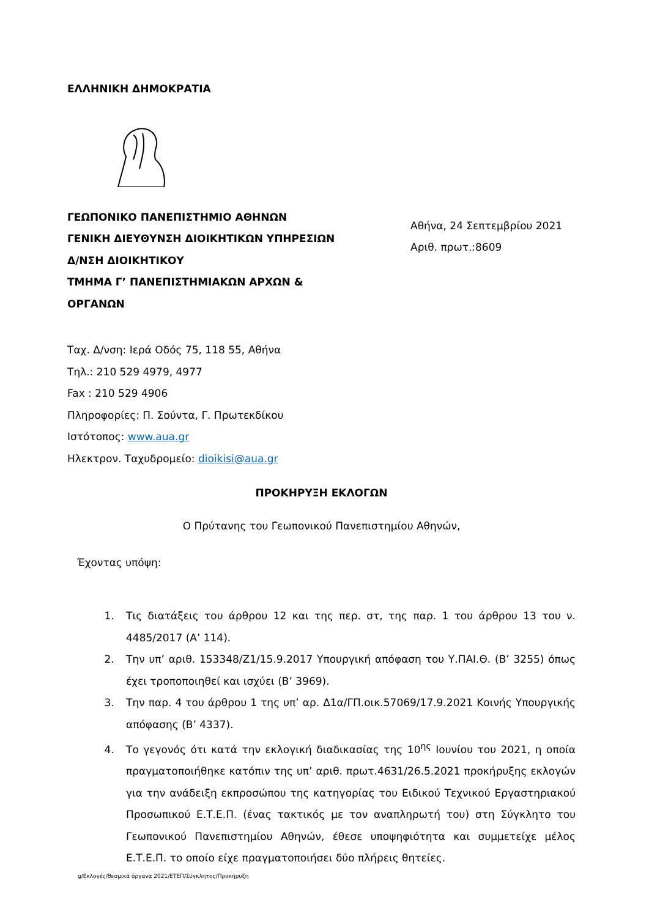ΕΛΛΗΝΙΚΗ ΔΗΜΟΚΡΑΤΙΑ
ΓΕΩΠΟΝΙΚΟ ΠΑΝΕΠΙΣΤΗΜΙΟ ΑΘΗΝΩΝ
ΓΕΝΙΚΗ ΔΙΕΥΘΥΝΣΗ ΔΙΟΙΚΗΤΙΚΩΝ ΥΠΗΡΕΣΙΩΝ
Δ/ΝΣΗ ΔΙΟΙΚΗΤΙΚΟΥ
ΤΜΗΜΑ Γ’ ΠΑΝΕΠΙΣΤΗΜΙΑΚΩΝ ΑΡΧΩΝ &
ΟΡΓΑΝΩΝ
Αθήνα, 24 Σεπτεμβρίου 2021
Αριθ. πρωτ.:8609
Ταχ. Δ/νση: Ιερά Οδός 75, 118 55, Αθήνα
Τηλ.: 210 529 4979, 4977
Fax : 210 529 4906
Πληροφορίες: Π. Σούντα, Γ. Πρωτεκδίκου
Ιστότοπος: www.aua.gr
Ηλεκτρον. Ταχυδρομείο: dioikisi@aua.gr
ΠΡΟΚΗΡΥΞΗ ΕΚΛΟΓΩΝ
Ο Πρύτανης του Γεωπονικού Πανεπιστημίου Αθηνών,
Έχοντας υπόψη:
1. Τις διατάξεις του άρθρου 12 και της περ. στ, της παρ. 1 του άρθρου 13 του ν. 4485/2017 (Α’ 114).
2. Την υπ’ αριθ. 153348/Ζ1/15.9.2017 Υπουργική απόφαση του Υ.ΠΑΙ.Θ. (Β’ 3255) όπως έχει τροποποιηθεί και ισχύει (Β’ 3969).
3. Την παρ. 4 του άρθρου 1 της υπ’ αρ. Δ1α/ΓΠ.οικ.57069/17.9.2021 Κοινής Υπουργικής απόφασης (Β’ 4337).
4. Το γεγονός ότι κατά την εκλογική διαδικασίας της 10<sup>ης</sup> Ιουνίου του 2021, η οποία πραγματοποιήθηκε κατόπιν της υπ’ αριθ. πρωτ.4631/26.5.2021 προκήρυξης εκλογών για την ανάδειξη εκπροσώπου της κατηγορίας του Ειδικού Τεχνικού Εργαστηριακού Προσωπικού Ε.Τ.Ε.Π. (ένας τακτικός με τον αναπληρωτή του) στη Σύγκλητο του Γεωπονικού Πανεπιστημίου Αθηνών, έθεσε υποψηφιότητα και συμμετείχε μέλος Ε.Τ.Ε.Π. το οποίο είχε πραγματοποιήσει δύο πλήρεις θητείες.
g/Εκλογές/θεσμικά όργανα 2021/ΕΤΕΠ/Σύγκλητος/Προκήρυξη